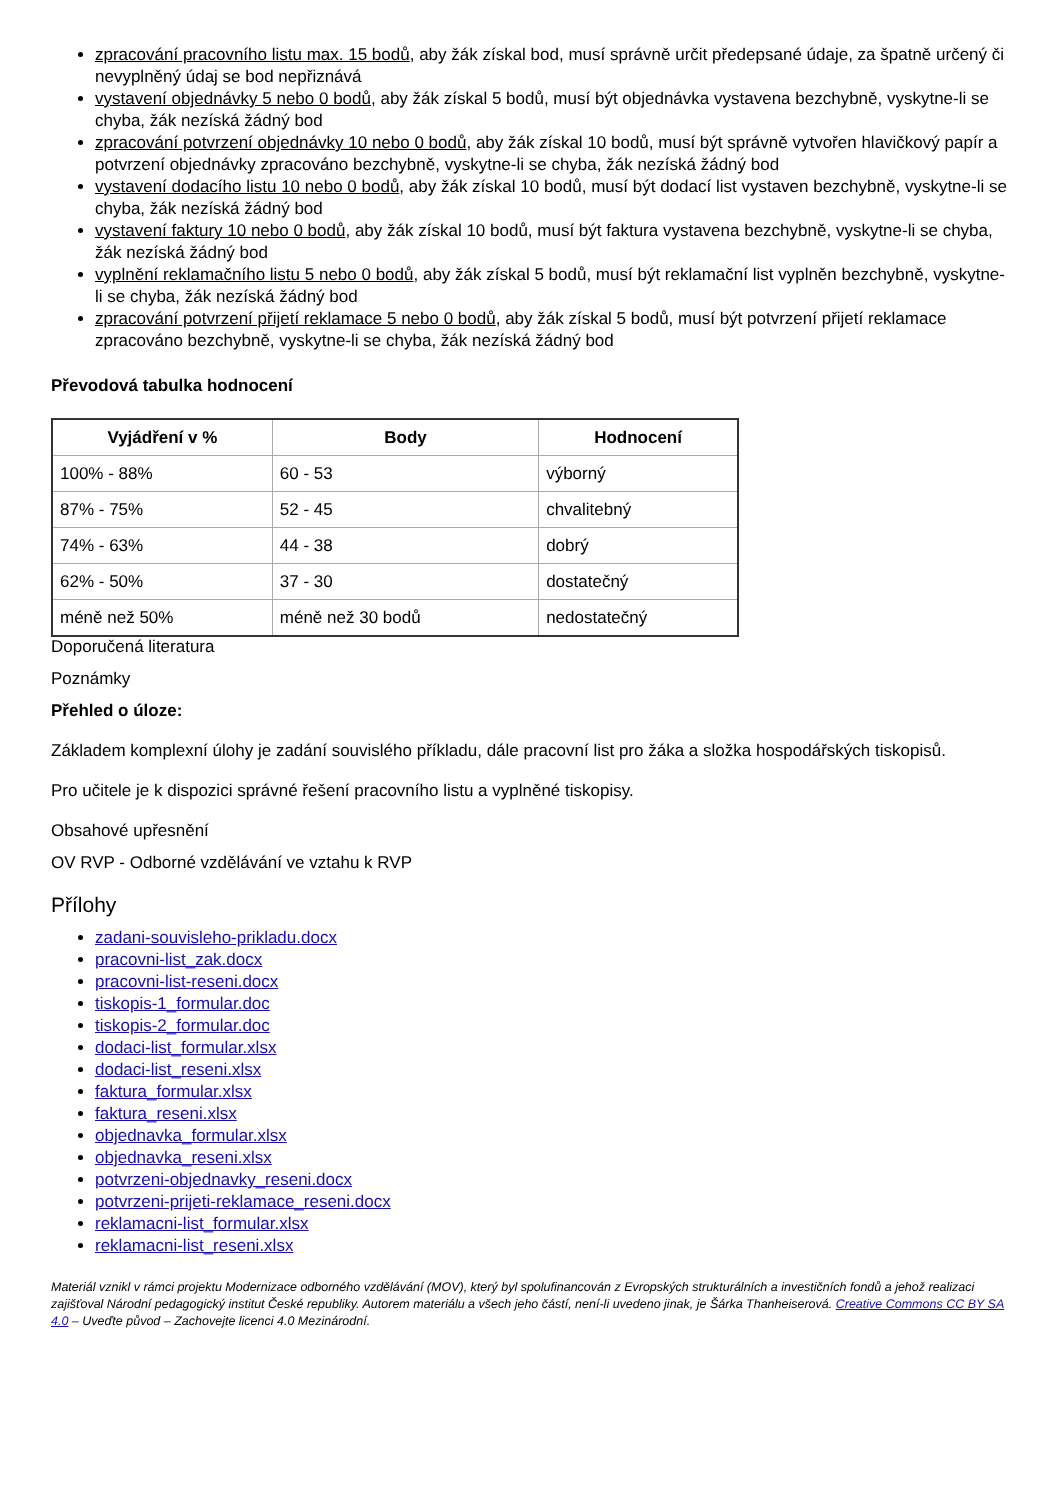zpracování pracovního listu max. 15 bodů, aby žák získal bod, musí správně určit předepsané údaje, za špatně určený či nevyplněný údaj se bod nepřiznává
vystavení objednávky 5 nebo 0 bodů, aby žák získal 5 bodů, musí být objednávka vystavena bezchybně, vyskytne-li se chyba, žák nezíská žádný bod
zpracování potvrzení objednávky 10 nebo 0 bodů, aby žák získal 10 bodů, musí být správně vytvořen hlavičkový papír a potvrzení objednávky zpracováno bezchybně, vyskytne-li se chyba, žák nezíská žádný bod
vystavení dodacího listu 10 nebo 0 bodů, aby žák získal 10 bodů, musí být dodací list vystaven bezchybně, vyskytne-li se chyba, žák nezíská žádný bod
vystavení faktury 10 nebo 0 bodů, aby žák získal 10 bodů, musí být faktura vystavena bezchybně, vyskytne-li se chyba, žák nezíská žádný bod
vyplnění reklamačního listu 5 nebo 0 bodů, aby žák získal 5 bodů, musí být reklamační list vyplněn bezchybně, vyskytne-li se chyba, žák nezíská žádný bod
zpracování potvrzení přijetí reklamace 5 nebo 0 bodů, aby žák získal 5 bodů, musí být potvrzení přijetí reklamace zpracováno bezchybně, vyskytne-li se chyba, žák nezíská žádný bod
Převodová tabulka hodnocení
| Vyjádření v % | Body | Hodnocení |
| --- | --- | --- |
| 100% - 88% | 60 - 53 | výborný |
| 87% - 75% | 52 - 45 | chvalitebný |
| 74% - 63% | 44 - 38 | dobrý |
| 62% - 50% | 37 - 30 | dostatečný |
| méně než 50% | méně než 30 bodů | nedostatečný |
Doporučená literatura
Poznámky
Přehled o úloze:
Základem komplexní úlohy je zadání souvislého příkladu, dále pracovní list pro žáka a složka hospodářských tiskopisů.
Pro učitele je k dispozici správné řešení pracovního listu a vyplněné tiskopisy.
Obsahové upřesnění
OV RVP - Odborné vzdělávání ve vztahu k RVP
Přílohy
zadani-souvisleho-prikladu.docx
pracovni-list_zak.docx
pracovni-list-reseni.docx
tiskopis-1_formular.doc
tiskopis-2_formular.doc
dodaci-list_formular.xlsx
dodaci-list_reseni.xlsx
faktura_formular.xlsx
faktura_reseni.xlsx
objednavka_formular.xlsx
objednavka_reseni.xlsx
potvrzeni-objednavky_reseni.docx
potvrzeni-prijeti-reklamace_reseni.docx
reklamacni-list_formular.xlsx
reklamacni-list_reseni.xlsx
Materiál vznikl v rámci projektu Modernizace odborného vzdělávání (MOV), který byl spolufinancován z Evropských strukturálních a investičních fondů a jehož realizaci zajišťoval Národní pedagogický institut České republiky. Autorem materiálu a všech jeho částí, není-li uvedeno jinak, je Šárka Thanheiserová. Creative Commons CC BY SA 4.0 – Uveďte původ – Zachovejte licenci 4.0 Mezinárodní.